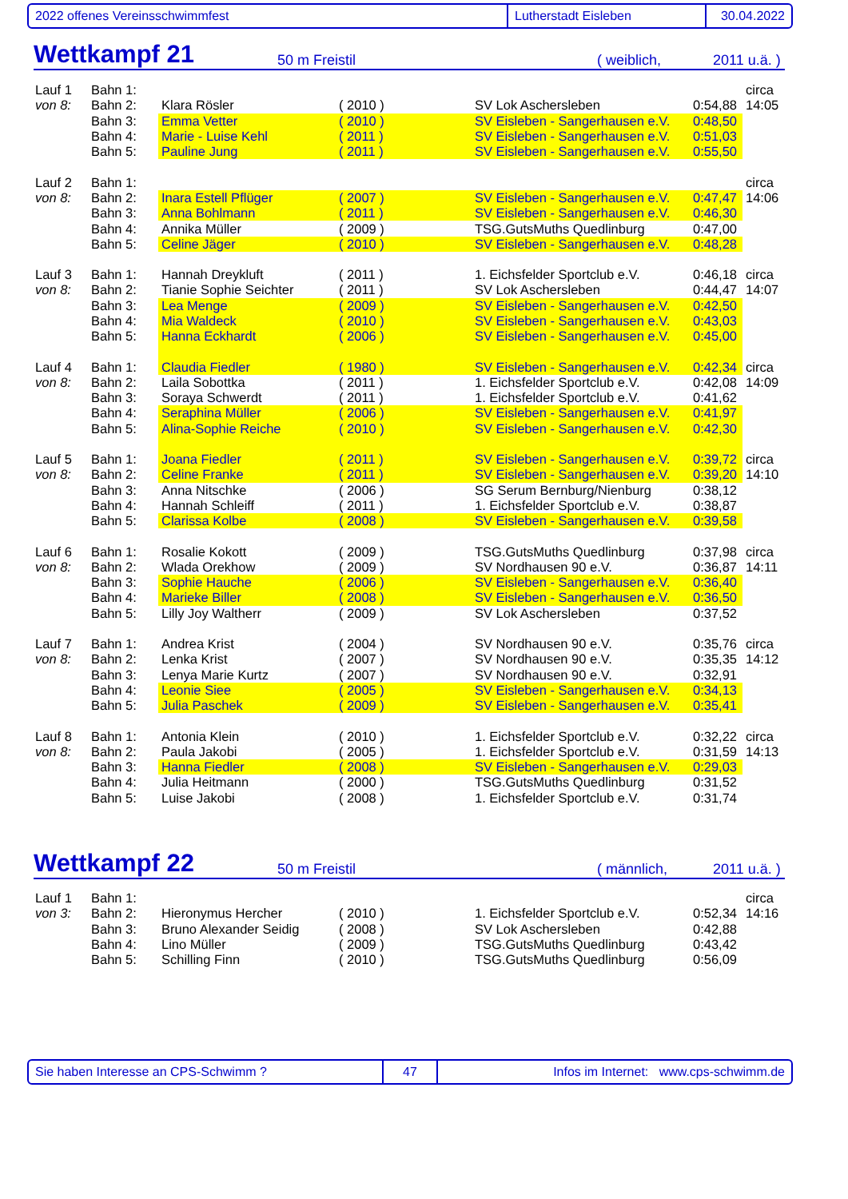2022 offenes Vereinsschwimmfest Lutherstadt Eisleben 30.04.2022
Wettkampf 21 50 m Freistil ( weiblich, 2011 u.ä. )
| Lauf 1 | Bahn 1: | | | | | circa |
| von 8: | Bahn 2: | Klara Rösler | ( 2010 ) | SV Lok Aschersleben | 0:54,88 | 14:05 |
| | Bahn 3: | Emma Vetter | ( 2010 ) | SV Eisleben - Sangerhausen e.V. | 0:48,50 | |
| | Bahn 4: | Marie - Luise Kehl | ( 2011 ) | SV Eisleben - Sangerhausen e.V. | 0:51,03 | |
| | Bahn 5: | Pauline Jung | ( 2011 ) | SV Eisleben - Sangerhausen e.V. | 0:55,50 | |
| Lauf 2 | Bahn 1: | | | | | circa |
| von 8: | Bahn 2: | Inara Estell Pflüger | ( 2007 ) | SV Eisleben - Sangerhausen e.V. | 0:47,47 | 14:06 |
| | Bahn 3: | Anna Bohlmann | ( 2011 ) | SV Eisleben - Sangerhausen e.V. | 0:46,30 | |
| | Bahn 4: | Annika Müller | ( 2009 ) | TSG.GutsMuths Quedlinburg | 0:47,00 | |
| | Bahn 5: | Celine Jäger | ( 2010 ) | SV Eisleben - Sangerhausen e.V. | 0:48,28 | |
| Lauf 3 | Bahn 1: | Hannah Dreykluft | ( 2011 ) | 1. Eichsfelder Sportclub e.V. | 0:46,18 | circa |
| von 8: | Bahn 2: | Tianie Sophie Seichter | ( 2011 ) | SV Lok Aschersleben | 0:44,47 | 14:07 |
| | Bahn 3: | Lea Menge | ( 2009 ) | SV Eisleben - Sangerhausen e.V. | 0:42,50 | |
| | Bahn 4: | Mia Waldeck | ( 2010 ) | SV Eisleben - Sangerhausen e.V. | 0:43,03 | |
| | Bahn 5: | Hanna Eckhardt | ( 2006 ) | SV Eisleben - Sangerhausen e.V. | 0:45,00 | |
| Lauf 4 | Bahn 1: | Claudia Fiedler | ( 1980 ) | SV Eisleben - Sangerhausen e.V. | 0:42,34 | circa |
| von 8: | Bahn 2: | Laila Sobottka | ( 2011 ) | 1. Eichsfelder Sportclub e.V. | 0:42,08 | 14:09 |
| | Bahn 3: | Soraya Schwerdt | ( 2011 ) | 1. Eichsfelder Sportclub e.V. | 0:41,62 | |
| | Bahn 4: | Seraphina Müller | ( 2006 ) | SV Eisleben - Sangerhausen e.V. | 0:41,97 | |
| | Bahn 5: | Alina-Sophie Reiche | ( 2010 ) | SV Eisleben - Sangerhausen e.V. | 0:42,30 | |
| Lauf 5 | Bahn 1: | Joana Fiedler | ( 2011 ) | SV Eisleben - Sangerhausen e.V. | 0:39,72 | circa |
| von 8: | Bahn 2: | Celine Franke | ( 2011 ) | SV Eisleben - Sangerhausen e.V. | 0:39,20 | 14:10 |
| | Bahn 3: | Anna Nitschke | ( 2006 ) | SG Serum Bernburg/Nienburg | 0:38,12 | |
| | Bahn 4: | Hannah Schleiff | ( 2011 ) | 1. Eichsfelder Sportclub e.V. | 0:38,87 | |
| | Bahn 5: | Clarissa Kolbe | ( 2008 ) | SV Eisleben - Sangerhausen e.V. | 0:39,58 | |
| Lauf 6 | Bahn 1: | Rosalie Kokott | ( 2009 ) | TSG.GutsMuths Quedlinburg | 0:37,98 | circa |
| von 8: | Bahn 2: | Wlada Orekhow | ( 2009 ) | SV Nordhausen 90 e.V. | 0:36,87 | 14:11 |
| | Bahn 3: | Sophie Hauche | ( 2006 ) | SV Eisleben - Sangerhausen e.V. | 0:36,40 | |
| | Bahn 4: | Marieke Biller | ( 2008 ) | SV Eisleben - Sangerhausen e.V. | 0:36,50 | |
| | Bahn 5: | Lilly Joy Waltherr | ( 2009 ) | SV Lok Aschersleben | 0:37,52 | |
| Lauf 7 | Bahn 1: | Andrea Krist | ( 2004 ) | SV Nordhausen 90 e.V. | 0:35,76 | circa |
| von 8: | Bahn 2: | Lenka Krist | ( 2007 ) | SV Nordhausen 90 e.V. | 0:35,35 | 14:12 |
| | Bahn 3: | Lenya Marie Kurtz | ( 2007 ) | SV Nordhausen 90 e.V. | 0:32,91 | |
| | Bahn 4: | Leonie Siee | ( 2005 ) | SV Eisleben - Sangerhausen e.V. | 0:34,13 | |
| | Bahn 5: | Julia Paschek | ( 2009 ) | SV Eisleben - Sangerhausen e.V. | 0:35,41 | |
| Lauf 8 | Bahn 1: | Antonia Klein | ( 2010 ) | 1. Eichsfelder Sportclub e.V. | 0:32,22 | circa |
| von 8: | Bahn 2: | Paula Jakobi | ( 2005 ) | 1. Eichsfelder Sportclub e.V. | 0:31,59 | 14:13 |
| | Bahn 3: | Hanna Fiedler | ( 2008 ) | SV Eisleben - Sangerhausen e.V. | 0:29,03 | |
| | Bahn 4: | Julia Heitmann | ( 2000 ) | TSG.GutsMuths Quedlinburg | 0:31,52 | |
| | Bahn 5: | Luise Jakobi | ( 2008 ) | 1. Eichsfelder Sportclub e.V. | 0:31,74 | |
Wettkampf 22 50 m Freistil ( männlich, 2011 u.ä. )
| Lauf 1 | Bahn 1: | | | | | circa |
| von 3: | Bahn 2: | Hieronymus Hercher | ( 2010 ) | 1. Eichsfelder Sportclub e.V. | 0:52,34 | 14:16 |
| | Bahn 3: | Bruno Alexander Seidig | ( 2008 ) | SV Lok Aschersleben | 0:42,88 | |
| | Bahn 4: | Lino Müller | ( 2009 ) | TSG.GutsMuths Quedlinburg | 0:43,42 | |
| | Bahn 5: | Schilling Finn | ( 2010 ) | TSG.GutsMuths Quedlinburg | 0:56,09 | |
Sie haben Interesse an CPS-Schwimm ? 47
Infos im Internet: www.cps-schwimm.de